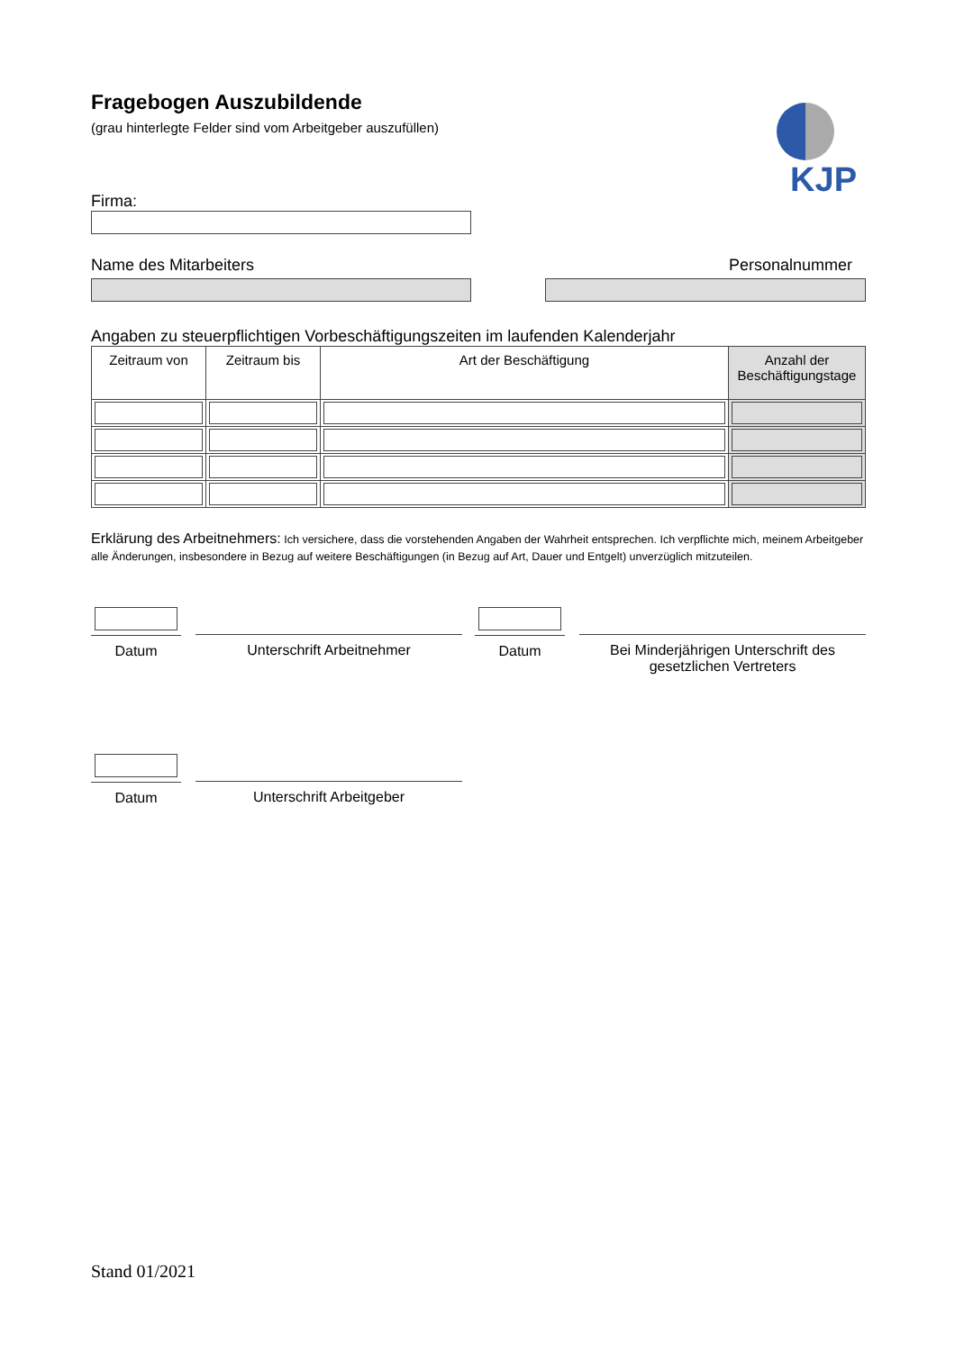Fragebogen Auszubildende
(grau hinterlegte Felder sind vom Arbeitgeber auszufüllen)
KJP
Firma:
Name des Mitarbeiters Personalnummer
Angaben zu steuerpflichtigen Vorbeschäftigungszeiten im laufenden Kalenderjahr
| Zeitraum von | Zeitraum bis | Art der Beschäftigung | Anzahl der Beschäftigungstage |
| --- | --- | --- | --- |
Erklärung des Arbeitnehmers: Ich versichere, dass die vorstehenden Angaben der Wahrheit entsprechen. Ich verpflichte mich, meinem Arbeitgeber alle Änderungen, insbesondere in Bezug auf weitere Beschäftigungen (in Bezug auf Art, Dauer und Entgelt) unverzüglich mitzuteilen.
Datum
Unterschrift Arbeitnehmer
Datum
Bei Minderjährigen Unterschrift des gesetzlichen Vertreters
Datum
Unterschrift Arbeitgeber
Stand 01/2021